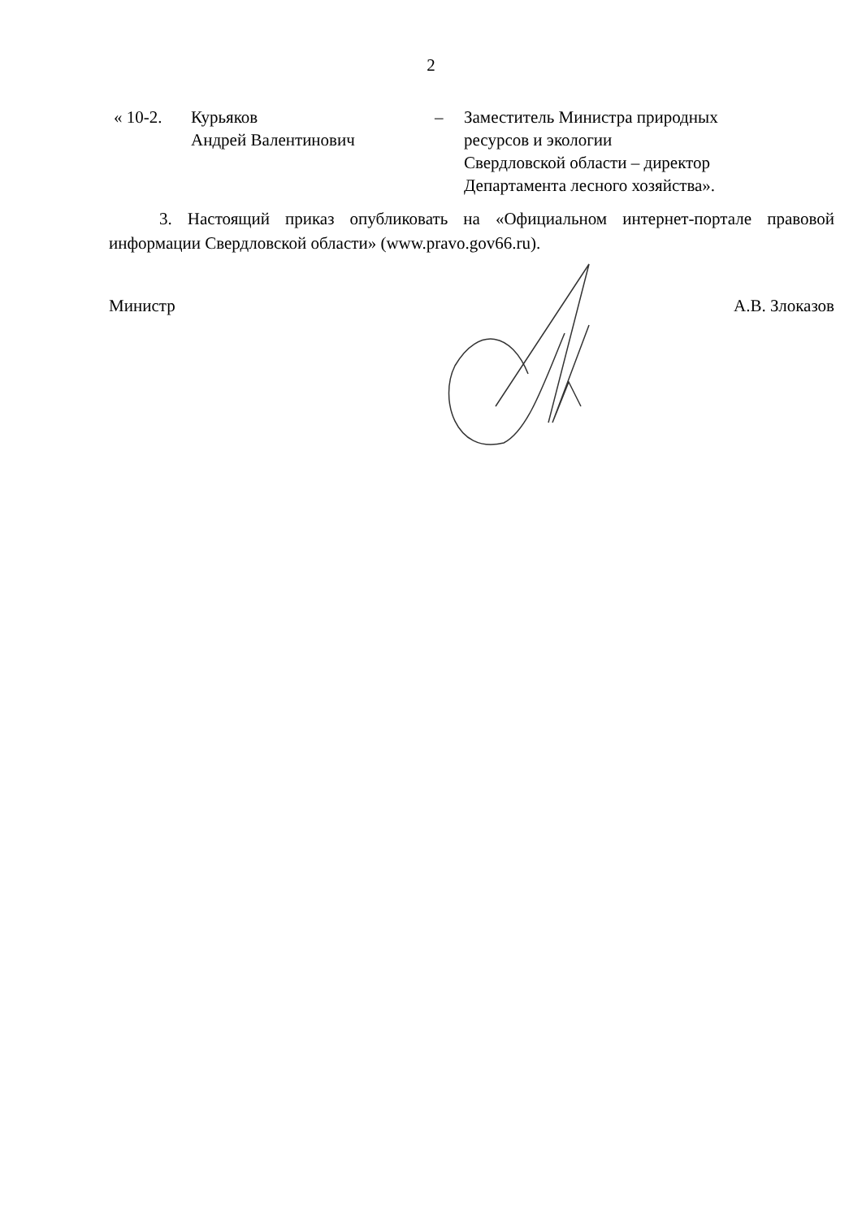2
| « 10-2. | Курьяков Андрей Валентинович | – | Заместитель Министра природных ресурсов и экологии Свердловской области – директор Департамента лесного хозяйства». |
3. Настоящий приказ опубликовать на «Официальном интернет-портале правовой информации Свердловской области» (www.pravo.gov66.ru).
Министр А.В. Злоказов